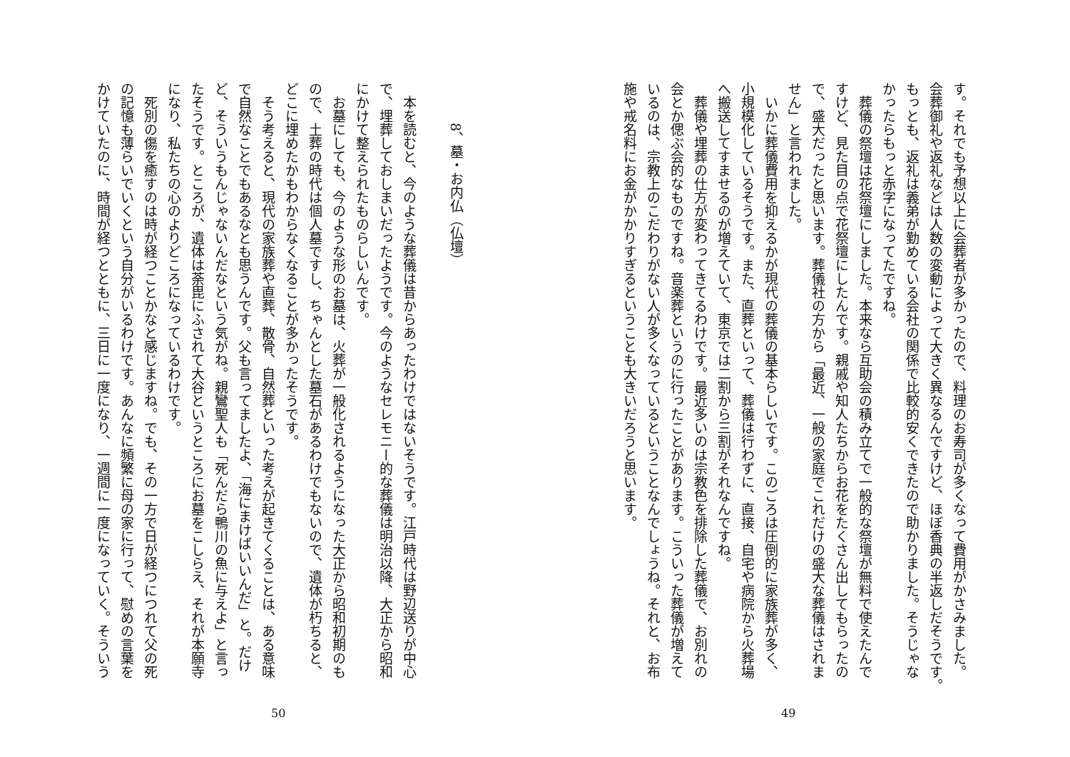す。それでも予想以上に会葬者が多かったので、料理のお寿司が多くなって費用がかさみました。
会葬御礼や返礼などは人数の変動によって大きく異なるんですけど、ほぼ香典の半返しだそうです。
もっとも、返礼は義弟が勤めている会社の関係で比較的安くできたので助かりました。そうじゃな
かったらもっと赤字になってたですね。
　葬儀の祭壇は花祭壇にしました。本来なら互助会の積み立てで一般的な祭壇が無料で使えたんで
すけど、見た目の点で花祭壇にしたんです。親戚や知人たちからお花をたくさん出してもらったの
で、盛大だったと思います。葬儀社の方から「最近、一般の家庭でこれだけの盛大な葬儀はされま
せん」と言われました。
　いかに葬儀費用を抑えるかが現代の葬儀の基本らしいです。このごろは圧倒的に家族葬が多く、
小規模化しているそうです。また、直葬といって、葬儀は行わずに、直接、自宅や病院から火葬場
へ搬送してすませるのが増えていて、東京では二割から三割がそれなんですね。
　葬儀や埋葬の仕方が変わってきてるわけです。最近多いのは宗教色を排除した葬儀で、お別れの
会とか偲ぶ会的なものですね。音楽葬というのに行ったことがあります。こういった葬儀が増えて
いるのは、宗教上のこだわりがない人が多くなっているということなんでしょうね。それと、お布
施や戒名料にお金がかかりすぎるということも大きいだろうと思います。
49
8、墓・お内仏（仏壇）
　本を読むと、今のような葬儀は昔からあったわけではないそうです。江戸時代は野辺送りが中心
で、埋葬しておしまいだったようです。今のようなセレモニー的な葬儀は明治以降、大正から昭和
にかけて整えられたものらしいんです。
　お墓にしても、今のような形のお墓は、火葬が一般化されるようになった大正から昭和初期のも
ので、土葬の時代は個人墓ですし、ちゃんとした墓石があるわけでもないので、遺体が朽ちると、
どこに埋めたかもわからなくなることが多かったそうです。
　そう考えると、現代の家族葬や直葬、散骨、自然葬といった考えが起きてくることは、ある意味
で自然なことでもあるなとも思うんです。父も言ってましたよ、「海にまけばいいんだ」と。だけ
ど、そういうもんじゃないんだなという気がね。親鸞聖人も「死んだら鴨川の魚に与えよ」と言っ
たそうです。ところが、遺体は荼毘にふされて大谷というところにお墓をこしらえ、それが本願寺
になり、私たちの心のよりどころになっているわけです。
　死別の傷を癒すのは時が経つことかなと感じますね。でも、その一方で日が経つにつれて父の死
の記憶も薄らいでいくという自分がいるわけです。あんなに頻繁に母の家に行って、慰めの言葉を
かけていたのに、時間が経つとともに、三日に一度になり、一週間に一度になっていく。そういう
50